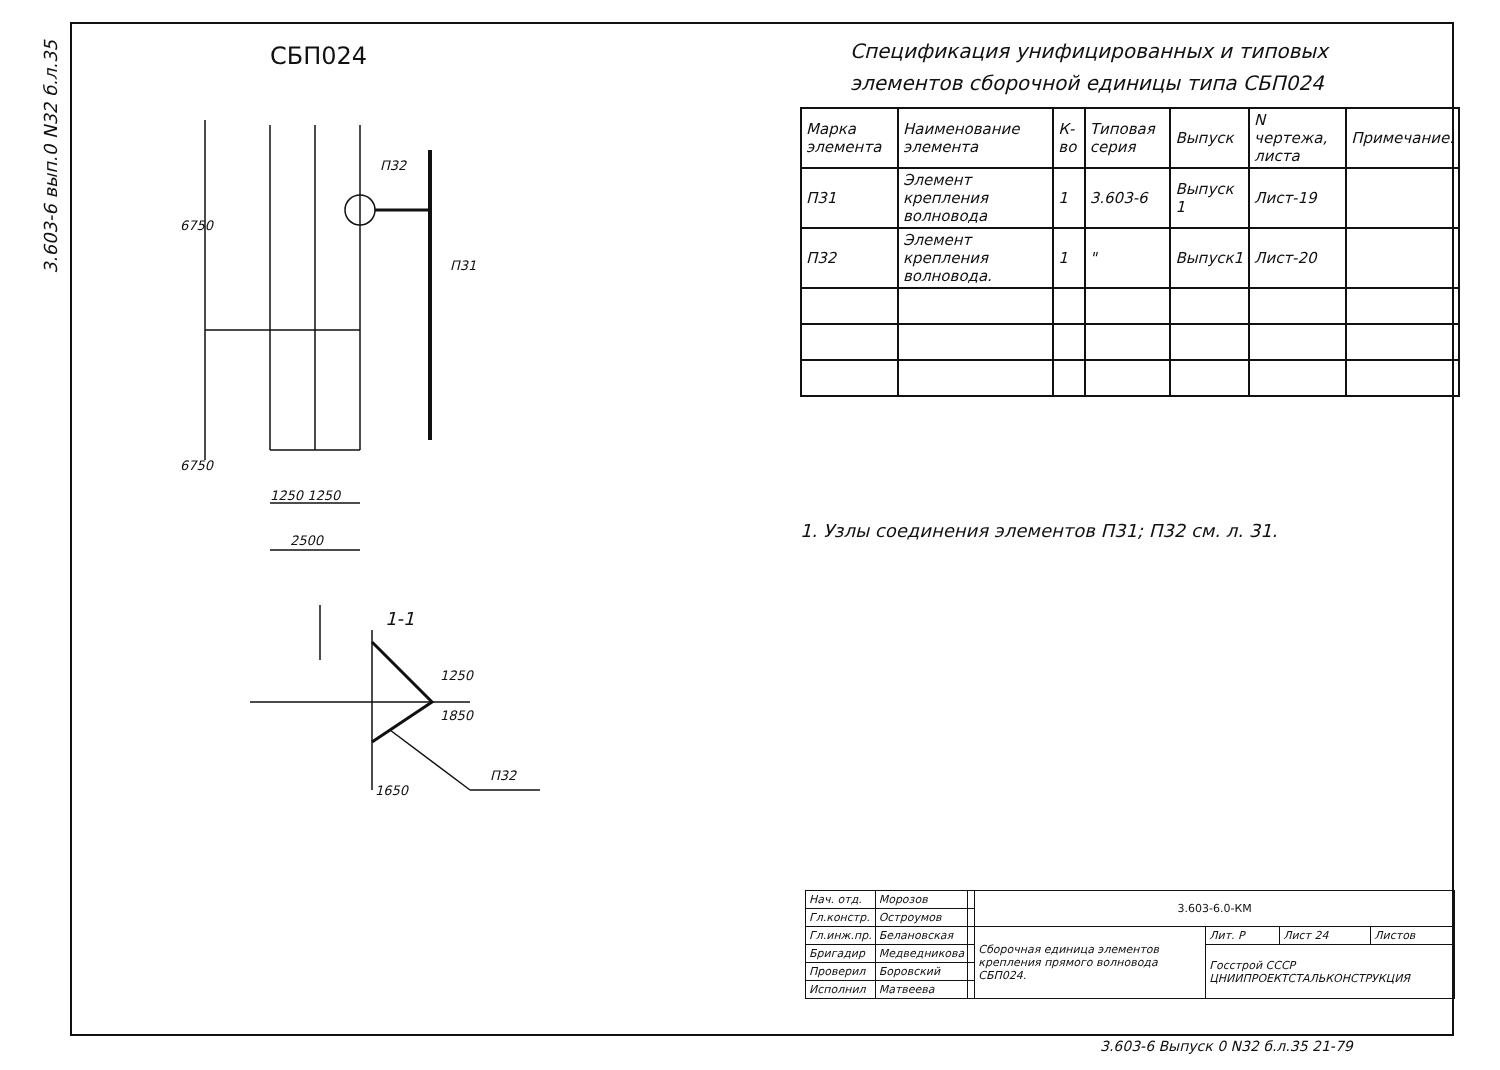3.603-6 вып.0 N32 б.л.35
СБП024
П32
П31
1250 1250
2500
1-1
1650
П32
6750
6750
1850
1250
Спецификация унифицированных и типовых
элементов сборочной единицы типа СБП024
| Марка элемента | Наименование элемента | К-во | Типовая серия | Выпуск | N чертежа, листа | Примечание. |
| --- | --- | --- | --- | --- | --- | --- |
| П31 | Элемент крепления волновода | 1 | 3.603-6 | Выпуск 1 | Лист-19 | |
| П32 | Элемент крепления волновода. | 1 | " | Выпуск1 | Лист-20 | |
1. Узлы соединения элементов П31; П32 см. л. 31.
| Нач. отд. | Морозов | | 3.603-6.0-КМ | | | |
| Гл.констр. | Остроумов | | | | | |
| Гл.инж.пр. | Белановская | | Сборочная единица элементов крепления прямого волновода СБП024. | Лит. Р | Лист 24 | Листов |
| Бригадир | Медведникова | | | Госстрой СССР ЦНИИПРОЕКТСТАЛЬКОНСТРУКЦИЯ | | |
| Проверил | Боровский | | | | | |
| Исполнил | Матвеева | | | | | |
3.603-6 Выпуск 0 N32 б.л.35 21-79